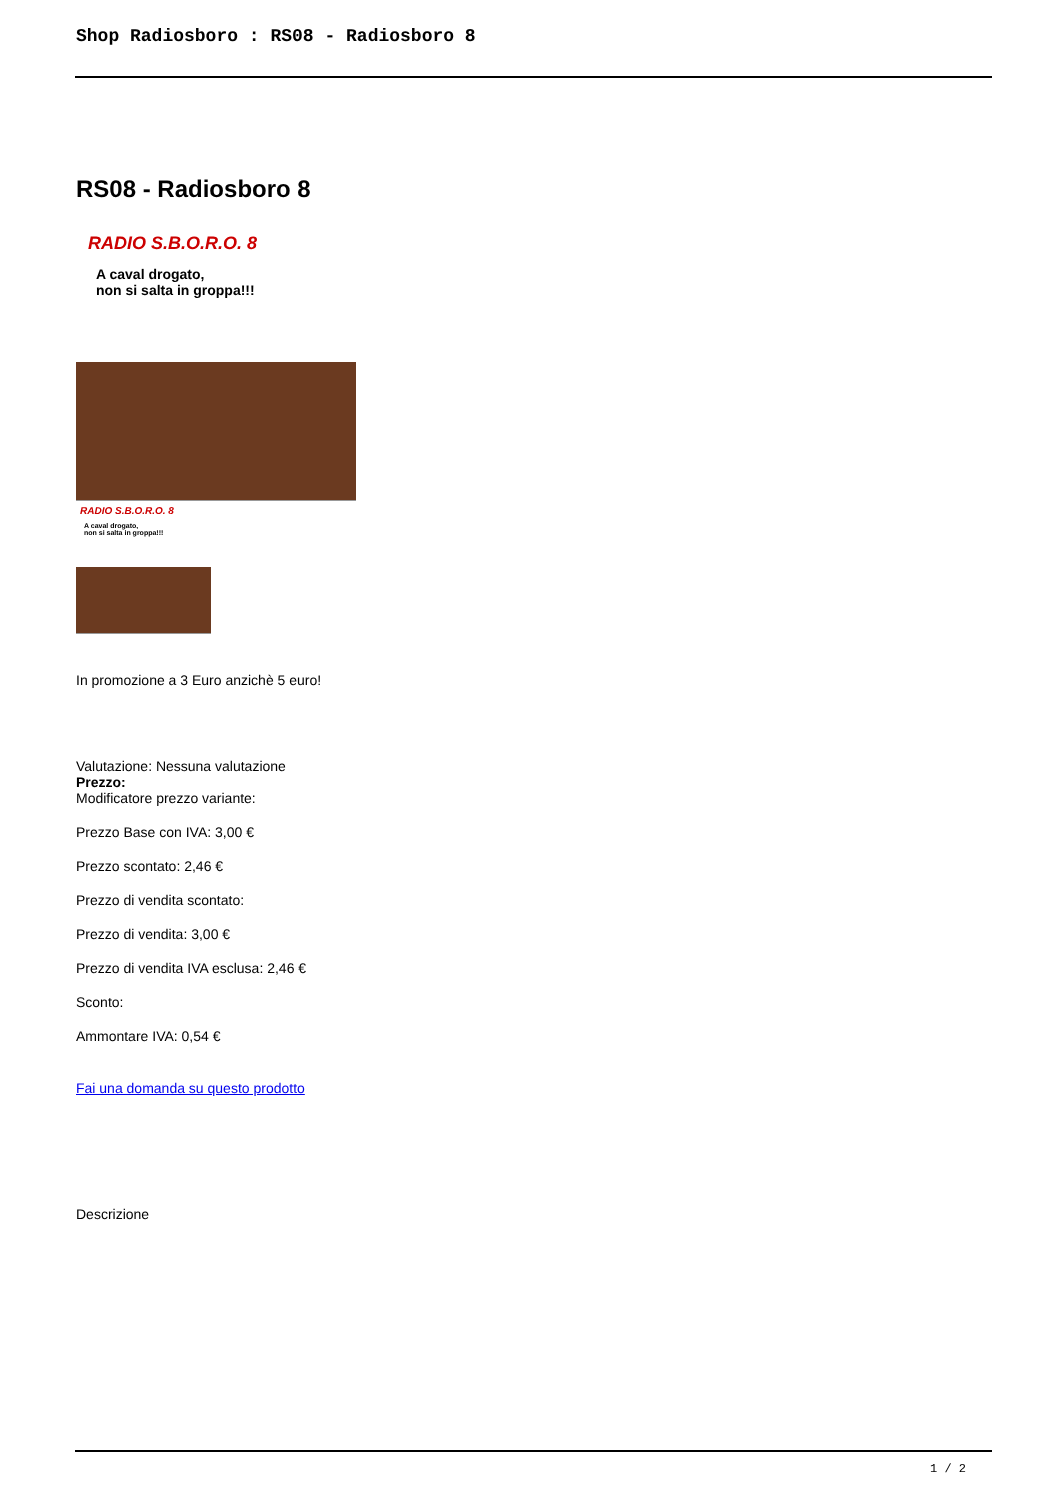Shop Radiosboro : RS08 - Radiosboro 8
RS08 - Radiosboro 8
RADIO S.B.O.R.O. 8
A caval drogato,
non si salta in groppa!!!
RADIO S.B.O.R.O. 8
A caval drogato,
non si salta in groppa!!!
In promozione a 3 Euro anzichè 5 euro!
Valutazione: Nessuna valutazione
Prezzo:
Modificatore prezzo variante:
Prezzo Base con IVA: 3,00 €
Prezzo scontato: 2,46 €
Prezzo di vendita scontato:
Prezzo di vendita: 3,00 €
Prezzo di vendita IVA esclusa: 2,46 €
Sconto:
Ammontare IVA: 0,54 €
Fai una domanda su questo prodotto
Descrizione
1 / 2